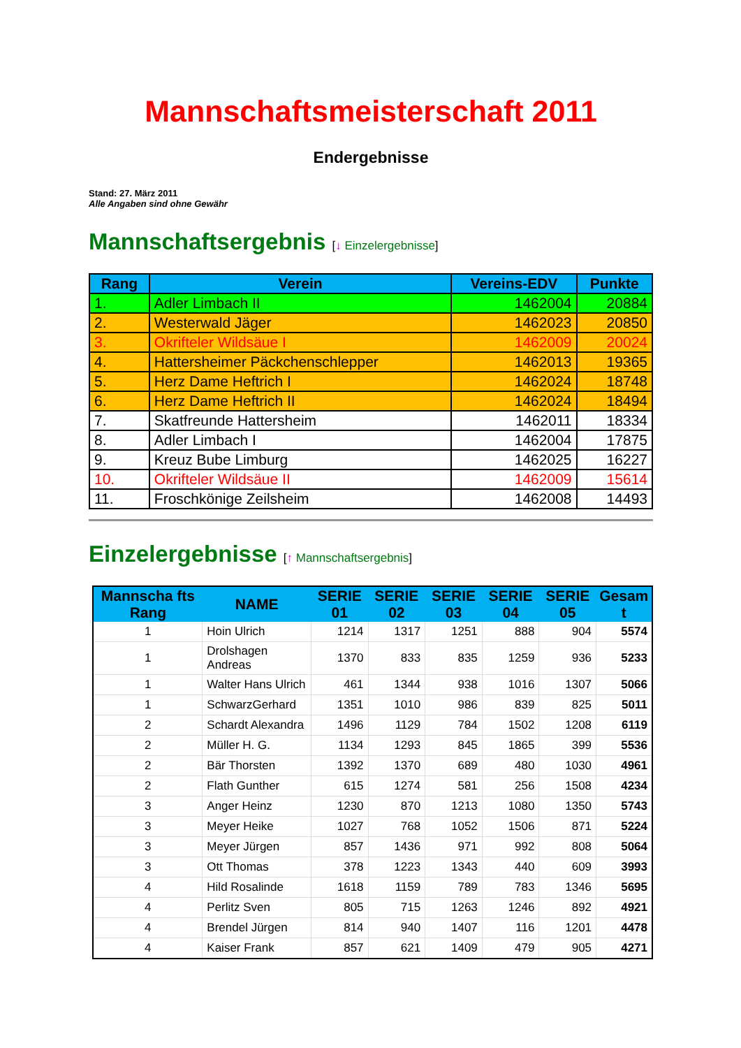Mannschaftsmeisterschaft 2011
Endergebnisse
Stand: 27. März 2011
Alle Angaben sind ohne Gewähr
Mannschaftsergebnis [↓ Einzelergebnisse]
| Rang | Verein | Vereins-EDV | Punkte |
| --- | --- | --- | --- |
| 1. | Adler Limbach II | 1462004 | 20884 |
| 2. | Westerwald Jäger | 1462023 | 20850 |
| 3. | Okrifteler Wildsäue I | 1462009 | 20024 |
| 4. | Hattersheimer Päckchenschlepper | 1462013 | 19365 |
| 5. | Herz Dame Heftrich I | 1462024 | 18748 |
| 6. | Herz Dame Heftrich II | 1462024 | 18494 |
| 7. | Skatfreunde Hattersheim | 1462011 | 18334 |
| 8. | Adler Limbach I | 1462004 | 17875 |
| 9. | Kreuz Bube Limburg | 1462025 | 16227 |
| 10. | Okrifteler Wildsäue II | 1462009 | 15614 |
| 11. | Froschkönige Zeilsheim | 1462008 | 14493 |
Einzelergebnisse [↑ Mannschaftsergebnis]
| Mannscha fts Rang | NAME | SERIE 01 | SERIE 02 | SERIE 03 | SERIE 04 | SERIE 05 | Gesam t |
| --- | --- | --- | --- | --- | --- | --- | --- |
| 1 | Hoin Ulrich | 1214 | 1317 | 1251 | 888 | 904 | 5574 |
| 1 | Drolshagen Andreas | 1370 | 833 | 835 | 1259 | 936 | 5233 |
| 1 | Walter Hans Ulrich | 461 | 1344 | 938 | 1016 | 1307 | 5066 |
| 1 | SchwarzGerhard | 1351 | 1010 | 986 | 839 | 825 | 5011 |
| 2 | Schardt Alexandra | 1496 | 1129 | 784 | 1502 | 1208 | 6119 |
| 2 | Müller H. G. | 1134 | 1293 | 845 | 1865 | 399 | 5536 |
| 2 | Bär Thorsten | 1392 | 1370 | 689 | 480 | 1030 | 4961 |
| 2 | Flath Gunther | 615 | 1274 | 581 | 256 | 1508 | 4234 |
| 3 | Anger Heinz | 1230 | 870 | 1213 | 1080 | 1350 | 5743 |
| 3 | Meyer Heike | 1027 | 768 | 1052 | 1506 | 871 | 5224 |
| 3 | Meyer Jürgen | 857 | 1436 | 971 | 992 | 808 | 5064 |
| 3 | Ott Thomas | 378 | 1223 | 1343 | 440 | 609 | 3993 |
| 4 | Hild Rosalinde | 1618 | 1159 | 789 | 783 | 1346 | 5695 |
| 4 | Perlitz Sven | 805 | 715 | 1263 | 1246 | 892 | 4921 |
| 4 | Brendel Jürgen | 814 | 940 | 1407 | 116 | 1201 | 4478 |
| 4 | Kaiser Frank | 857 | 621 | 1409 | 479 | 905 | 4271 |